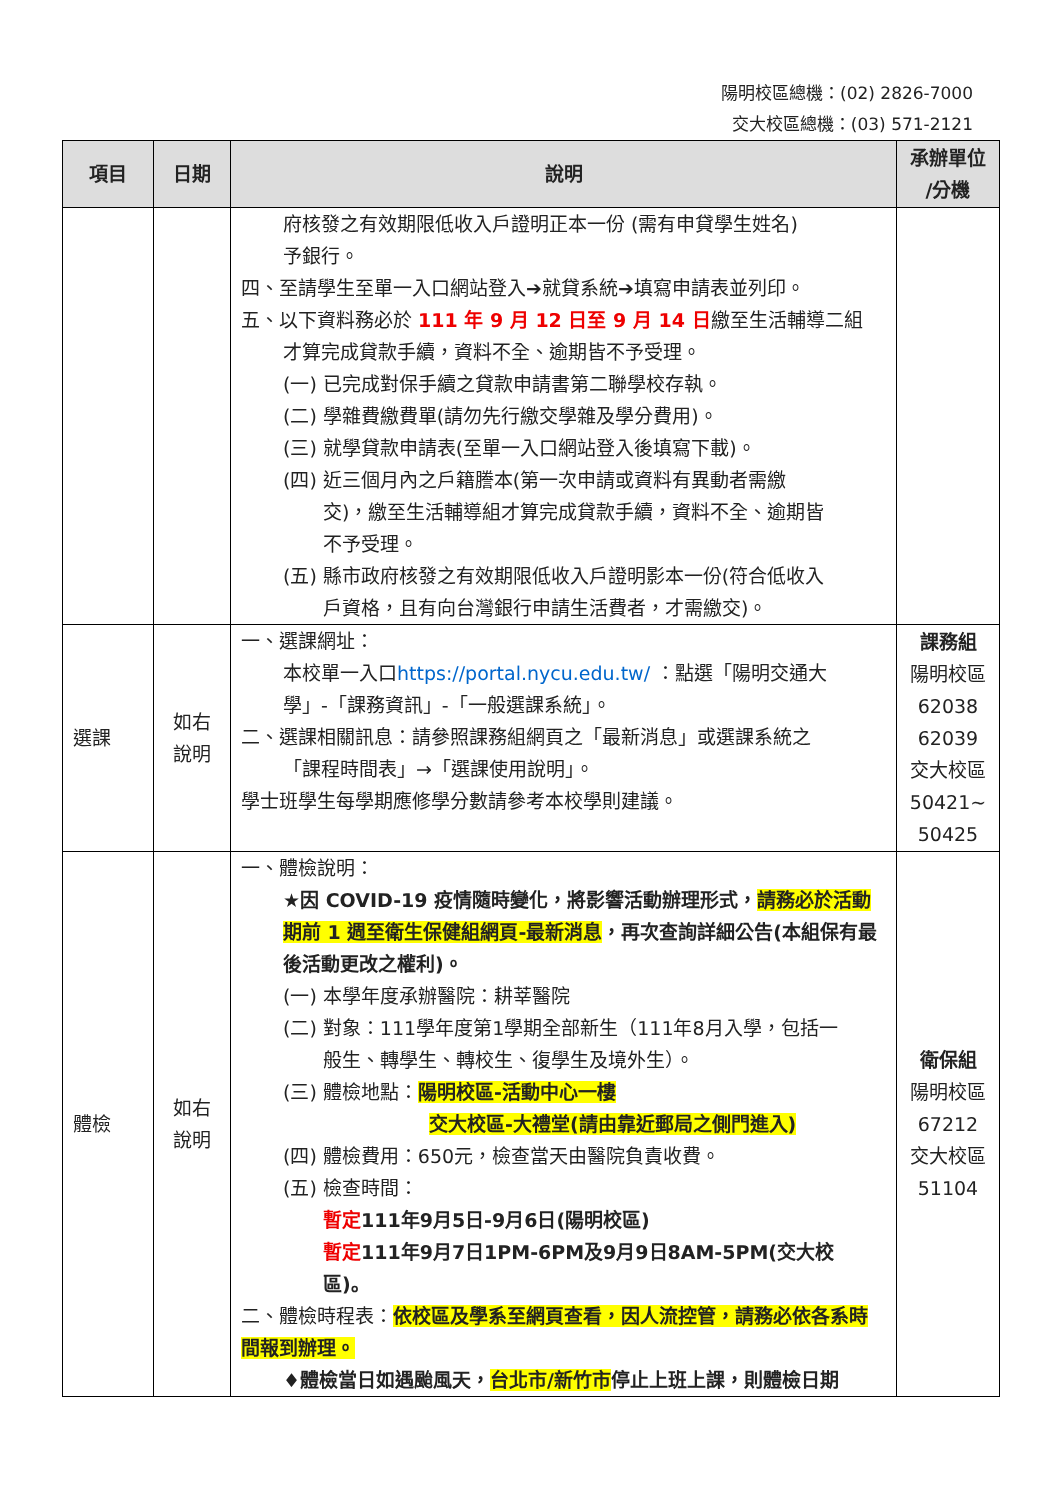陽明校區總機：(02) 2826-7000
交大校區總機：(03) 571-2121
| 項目 | 日期 | 說明 | 承辦單位 /分機 |
| --- | --- | --- | --- |
| | | 府核發之有效期限低收入戶證明正本一份 (需有申貸學生姓名) 予銀行。 四、至請學生至單一入口網站登入➔就貸系統➔填寫申請表並列印。 五、以下資料務必於 111 年 9 月 12 日至 9 月 14 日 繳至生活輔導二組 才算完成貸款手續，資料不全、逾期皆不予受理。 (一) 已完成對保手續之貸款申請書第二聯學校存執。 (二) 學雜費繳費單(請勿先行繳交學雜及學分費用)。 (三) 就學貸款申請表(至單一入口網站登入後填寫下載)。 (四) 近三個月內之戶籍謄本(第一次申請或資料有異動者需繳 交)，繳至生活輔導組才算完成貸款手續，資料不全、逾期皆 不予受理。 (五) 縣市政府核發之有效期限低收入戶證明影本一份(符合低收入 戶資格，且有向台灣銀行申請生活費者，才需繳交)。 | |
| 選課 | 如右 說明 | 一、選課網址： 本校單一入口 https://portal.nycu.edu.tw/ ：點選「陽明交通大 學」-「課務資訊」-「一般選課系統」。 二、選課相關訊息：請參照課務組網頁之「最新消息」或選課系統之 「課程時間表」→「選課使用說明」。 學士班學生每學期應修學分數請參考本校學則建議。 | 課務組 陽明校區 62038 62039 交大校區 50421~ 50425 |
| 體檢 | 如右 說明 | 一、體檢說明： ★因 COVID-19 疫情隨時變化，將影響活動辦理形式， 請務必於活動期前 1 週至衛生保健組網頁-最新消息 ，再次查詢詳細公告(本組保有最後活動更改之權利)。 (一) 本學年度承辦醫院：耕莘醫院 (二) 對象：111學年度第1學期全部新生（111年8月入學，包括一 般生、轉學生、轉校生、復學生及境外生）。 (三) 體檢地點： 陽明校區-活動中心一樓 交大校區-大禮堂(請由靠近郵局之側門進入) (四) 體檢費用：650元，檢查當天由醫院負責收費。 (五) 檢查時間： 暫定 111年9月5日-9月6日(陽明校區) 暫定 111年9月7日1PM-6PM及9月9日8AM-5PM(交大校 區)。 二、體檢時程表： 依校區及學系至網頁查看，因人流控管，請務必依各系時間報到辦理。 ♦體檢當日如遇颱風天， 台北市/新竹市 停止上班上課，則體檢日期 | 衛保組 陽明校區 67212 交大校區 51104 |